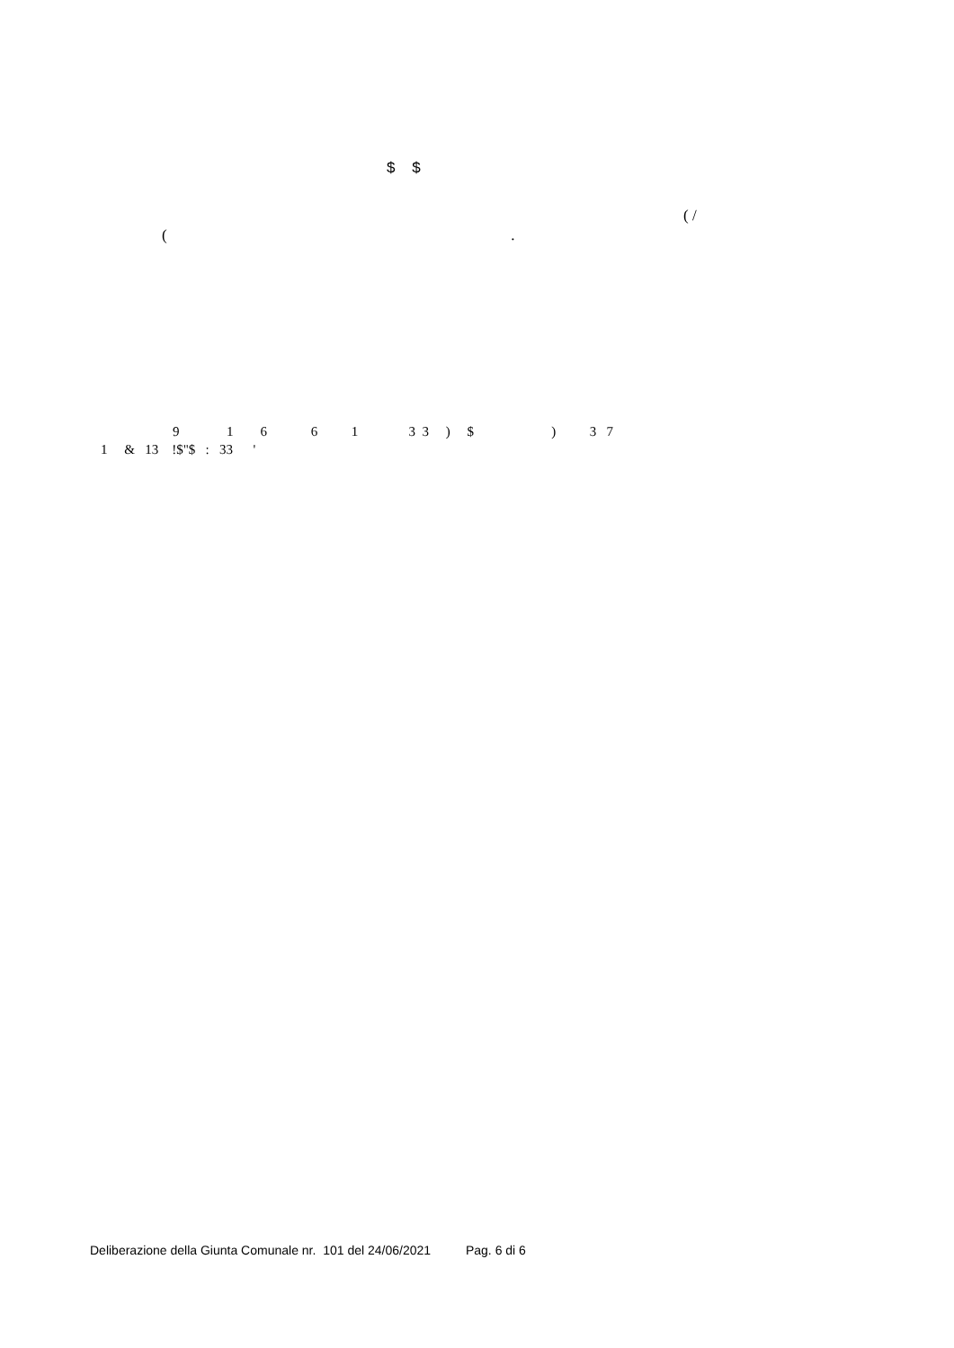$ $
( /
( .
9 1 6 6 1 3 3 ) $ ) 3 7
1 & 13 !$"$ : 33 '
Deliberazione della Giunta Comunale nr. 101 del 24/06/2021 Pag. 6 di 6